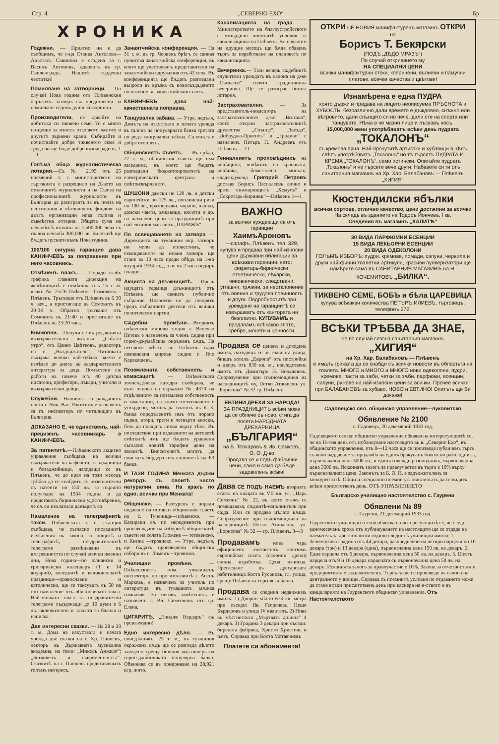Стр. 4. „СЕВЕРНО ЕХО“Бр
ХРОНИКА
Годежни. — Приятно ни е да съобщимъ, че г-ца Станка Ангелова—Анастасъ Савинова е сгодена за г. Василъ Антоновъ, адвокатъ въ гр. Свиленградъ. Нашитѣ сърдечни честитки!
Помилване на затворници.— По случай Нова година отъ Плѣвенския окръженъ затворъ сѫ представени за помилване седемь души затворници.
Производители, не давайте на добитъка си тиквено семе. То е много по-ценно за износъ отколкото житото и другитѣ зърнени храни. Събирайте и почиствайте добре тиквеното семе и труда ви ще бѫде добре възнаграденъ. 1—1
Голѣма обща журналистическа лотария.—Съ № 2195 отъ 25 ноемврий т. г. министерството на търговията е разрешило на Д-вото на столичнитѣ журналисти и на Съюза на професионалнитѣ журналисти въ България да разиграятъ за въ полза на пенсионния и лѣтовищенъ фондове на двѣтѣ организации нова голѣма и съвмѣстна лотария. Общата сума на печалбитѣ възлиза на 1,500,000 лева съ главна печалба 300,000 лв. Билетитѣ ще бѫдатъ пуснати къмъ Нова година.
100/100 сигурна гаранция дава КАНИНЧЕВЪ за поправения при него часовникъ.
Отмѣненъ влакъ. — Поради слабъ трафикъ главната дирекция на желѣзницитѣ е отмѣнила отъ 15 т. м. влакъ № 75/76 Плѣвенъ—Сомовитъ—Плѣвенъ. Тръгваше отъ Плѣвенъ въ 6·30 ч. веч., а пристигаше въ Сомовитъ въ 20·34 ч. Обратно тръгваше отъ Сомовитъ въ 21·40 и пристигаше въ Плѣвенъ въ 23·20 часа.
Книжовни.—Получи се въ редакцията въздържателната читанка „Свѣтло утро“, отъ Цанко Цвѣтковъ, редакторъ на в. „Въздържатель“. Читанката съдържа всичко най-хубаво, което е излѣзло до днесъ въ въздържателната литература за деца. Помѣстени сѫ работи на повече отъ 40 детски писатели, професори, лѣкари, учители и въздържателни дейци.
Служебни.—Нашиятъ съгражданинъ поета г. Ник. Вас. Ракитинъ е назначенъ за гл. инспекторъ по читалищата въ България.
ДОКАЗАНО Е, че единственъ, най-прецизенъ часовникарь е КАНИНЧЕВЪ.
За патентитѣ.—Плѣвенското акцизно управление съобщава на всички съдържатели на кафенета, сладкарници и бозаджийници, находящи се въ Плѣвенъ, че до края на този месецъ трѣбва да се снабдятъ съ позволителни съ патенти по 150 лв. за първото полугодие на 1934 година и да представятъ бирнически удостовѣрения, че сѫ си изплатили данъцитѣ си.
Намаление на телеграфнитѣ такси.—Плѣвенската т. п. станция съобщава, че съгласно последнитѣ измѣнения въ закона за пощитѣ и телеграфитѣ, поздравителнитѣ телеграми размѣнявани въ вѫтрешността по случай всички именни дни, Нова година—по юлиански и григориански календаръ (1 и 14 януарий), коледнитѣ и великденскитѣ праздници—православни и католически, ще се таксуватъ съ 50 на сто намаление отъ обикновената такса. Най-малката такса за поздравителни телеграми съдържащи до 10 думи е 6 лв. включително и таксата за бланка и написка.
Две интересни сказки. — На 28 и 29 т. м. Дома на изкуствата и печата урежда две сказки на г. Хр. Панчевъ, лекторъ въ Държавната музикална академия, на теми: „Микелъ Анжело“; „Бетховенъ и съвременността“. Сказкитѣ на г. Панчевъ представляватъ голѣмъ интересъ.
Занаятчийска конференция. — На 31 т. м. въ гр. Червенъ брѣгъ се свиква пунктова занаятчийска конференция, въ която ще участвуватъ представители на занаятчийски сдружения отъ 42 села. Въ конференцията ще бѫдатъ разгледани въпроси въ връзка съ новосъздаденото положение въ занаятчийския съюзъ.
КАНИНЧЕВЪ дава най-качествената поправка.
Танцувална забава. — Утре, недѣля, Домътъ на изкуствата и печата урежда въ салона на популярната банка третата по редъ танцувална забава. Салонътъ е добре отопленъ.
Общинскиятъ съветъ. — Въ срѣда, 27 т. м., общинския съветъ ще има заседание, въ което ще бѫдатъ разгледани бюджетопроектитѣ на електрическата централа и смѣтоизвърлянето.
ШУШОНИ дамски по 120 лв. и детски европейски по 125 лв., поплинени ризи по 100 лв., вратовръзки, чорапи, шапки, дамски чанти, рѫкавици, кюлоти и др. на намалени цени за праздницитѣ при най-евтиния магазинъ „ПАРИЖЪ“.
По освещаването на затвора —Дирекцията на тукашния окр. затворъ ни моли да оповестимъ, че освещаването на новия затворъ ще стане въ 10 часа преди обѣдъ на 1-ви януарий 1934 год., а не въ 2 часа подиръ пладне.
Акцията на длъжницитѣ.— Презъ идущата седмица длъжницитѣ отъ Плѣвенъ ще свикатъ публично събрание. Поканени сѫ да говорятъ предъ събранието деятели отъ всички политически партии.
Сѫдебни промѣни.—Вториятъ плѣвенски мирови сѫдия г. Венечко Петевъ е назначенъ за членъ сѫдия при горно-джумайския окръженъ сѫдъ. На неговото мѣсто въ Плѣвенъ идва ловченския мирови сѫдия г. Ячо Каракашевъ.
Поземлената собственость и комасацитѣ — Плѣвенската землеѫдѣлска катедра съобщава, че възъ основа на окрѫжно № 4370 на отдѣлението за поземлена собственость и комасации, на които оземляването е утвърдено, могатъ да внасятъ въ Б. З. банка опредѣленитѣ имъ отъ порано първи, втори, трети и четвърти вноски, безъ да плащатъ лихви върху тѣхъ. Въ последствие при издаването на актоветѣ смѣткитѣ имъ ще бѫдатъ уравнени съгласно новитѣ тарифни цени на землитѣ. Вносителитѣ могатъ да поискатъ бордера отъ клоноветѣ на БЗ банка.
И ТАЗИ ГОДИНА Менката държи рекордъ съ своитѣ чисто натурални вина. На кракъ по едно, всички при Менката!
Общински. — Разтуренъ е поради подаване на оставки общинския съветъ на с. Тученица—плѣвенско. — Касирани сѫ по нередовность при произвеждане на изборитѣ общинскитѣ съвети на селата Гложене — тетевенско, и Кнежа —троянско. — Утре, недѣля, ще бѫдатъ произведени общински избори въ с. Ломецъ—троянско.
Училищни промѣни. — Плѣвенскиятъ пом. училищенъ инспекторъ по прогимназиитѣ г. Асенъ Марковъ, е назначенъ за учитель по литература въ тукашната мѫжка гимназия. За неговъ замѣстникъ е назначенъ г. Вл. Симеоновъ отъ гр. Елена.
ЦИГАРИТѢ, „Енидже Вардаръ“ сѫ превъзходни!
Едно интересно дѣло. — Въ понедѣлникъ, 25 т. м., въ тукашния окрѫженъ сѫдъ ще се разгледа дѣлото заведено срещу бившия магазинерь на горно-дѫбнишката популярна банка. Обвинява се въ прикриване на 28,921 кгр. жито.
Канализацията на града. — Министерството на благоустройството е утвърдило поемнитѣ условия за канализацията на Плѣвенъ. Въ началото на идущия месецъ ще бѫде обявенъ търгъ за изработване на плановетѣ по канализацията.
Вечеринка.— Тази вечерь сѫдебнитѣ служители уреждатъ въ салона на д-во „Съгласие“ своята традиционна вечеринка. Ще се разиграе богата лотария.
Застрахователни. — За представитель-инкасаторъ на застрахователното д-во „Витоша“, което откупи застрахователнитѣ дружества „Слънце“, „Звезда“, „Добруджа-Ориентъ“ и „Градиво“ е назначенъ Петъръ П. Андреевъ отъ Плѣвенъ. —11
Гениалниятъ проповѣдникъ на човѣщина; човѣкътъ на красивата, човѣшка, божествена мисълъ; сладкодумеца Григорий Петровъ доставя Борисъ Паспалеевъ лично и чрезъ книжарницитѣ „Хемусъ“ и „Секретарь-Бирникъ“—Плѣвенъ 1—1
ВАЖНО
за всички нуждающи се отъ гаранции
ХаимъАроновъ
—сарафъ, Плѣвенъ, тел. 329, купува и продава при най-износни цени държавни облигации за всѣкакви гаранции, като: секретарь-бирнически, отчетнически, лѣкарски, чиновнически, следствени, углавни, трѫжни, за неотклонение отъ военна и трудова повинность и други. Подробноститѣ при уреждане на гаранциитѣ се извършватъ отъ кантората ни безплатно. КУПУВАМЪ и продавамъ всѣкакво злато, сребро, монети и ценности.
Продава се цененъ и доходенъ имотъ, находящъ се въ главната улица, бившъ хотелъ „Европа“ отъ постройки и дворъ отъ 830 кв. м., наследственъ имотъ отъ Димитъръ Н. Бояджиевъ. Споразумение при пълномощника на наследницитѣ му, Петко Атанасовъ ул. „Борисова“ № 32 гр. Плѣвенъ
ЕВТИНИ ДРЕХИ ЗА НАРОДА!
ЗА ПРАЗДНИЦИТѢ всѣки може да се облече съ ново, стига да посети НАРОДНАТА ДРЕХАРНИЦА
„БЪЛГАРИЯ“
на Б. Топкаровъ & Ив. Семковъ, О. О. Д-во
Продава се и подъ фабрични цени, само и само да бѫде задоволенъ всѣки!
Дава СЕ ПОДЪ НАЕМЪ вториятъ етажъ на кѫщата въ VII кв. ул. „Царь Симеонъ“ № 22, въ която етажъ се помещаваха, сѫдиитѣ-изпълнители при сѫда. Или се продава цѣлата кѫща. Споразумение при пълномощника на наследницитѣ Петко Атанасовъ, ул. „Борисова“ № 32 — гр. Плѣвенъ. 3—3
Продавамъ новъ чарь официаленъ елегантенъ костюмъ европейски платъ (салонни дрехи) финна изработка. Цена износна. Прегледане въ дрехарската работилница Коста Русановъ, гл. улица, срещу Плѣвенска търговска банка.
Продава се следния недвижимъ имотъ: 1) Дворно мѣсто 673 кв. метра при съседи: Ив. Георгиевъ, Пешо Бърдаровъ и улица IV кварталъ. 2) Нива въ мѣстностьта „Мъртвата долина“ 4 декара. 3) Градина 3 декари при съседи: бирената фабрика, Христо Христовъ и пѫть. Справка при Коста Мотавчиевъ
Платете си абонамента!
ОТКРИ СЕ НОВИЯ манифактуренъ магазинъ ОТКРИ
на
Борисъ Т. Бекярски
(ПОДЪ „ДѢДО МРАЗЪ“)
По случай откриването му
НА СПЕЦИАЛНИ ЦЕНИ
всички манифактурни стоки, копринени, вълнени и памучни платове, всички качества и цвѣтове!
Изнамѣрена е една ПУДРА
която държи и предава на лицето неописуема ПРѢСНОТА и ХУБОСТЬ, безразлично дали времето е дъждовно, снѣжно или вѣтровито, дали слънцето си но пече, дали сте на спорта или танцувате. Нѣма в че мазно лице и лъскавъ носъ.
15,000,000 жени употрѣбяватъ всѣки день пудрата
„ТОКАЛОНЪ“
съ кремова пяна. Най-прочутитѣ артистки и хубавици в цѣлъ свѣтъ употрѣбяватъ „Токалонъ“ но тѣ търсятъ ПУДРАТА И КРЕМА „ТОКАЛОНЪ“, само истински. Опитайте пудрата „Токалонъ“ и не търсете вече други. Набавете си ги отъ санитарния магазинъ на Хр. Хар. Балабановъ — Плѣвенъ „ХИГИЯ“
Кюстендилски ябълки
всички сортове, отлично качество, цени достѫпни за всички
На складъ въ зданието на Тодоръ Йончевъ, I кв.
Сведения въ магазинъ „ХАЛИТѢ“
30 ВИДА ПАРФЮМНИ ЕСЕНЦИИ
15 ВИДА ЛЕКЬОРНИ ЕСЕНЦИИ
20 ВИДА ОДЕКОЛОНИ
ГОЛѢМЪ ИЗБОРЪ: пудри, кремове, помади, сапуни, червила и други най-финни тоалетни артикули, красиви пулверизатори ще намѣрите само въ САНИТАРНИЯ МАГАЗИНЪ на Н. КОЧЕМИТОВЪ „БИЛКА“.
ТИКВЕНО СЕМЕ, БОБЪ и бѣла ЦАРЕВИЦА
купува всѣкакви количества ПЕТЪРЪ ИЛИЕВЪ, търговецъ, телефонъ 272.
ВСѢКИ ТРѢБВА ДА ЗНАЕ,
че по случай сезона санитарния магазинъ
„ХИГИЯ“
на Хр. Хар. Балабановъ — Плѣвенъ
е ималъ грижата да се снабди съ всички новости въ областьта на тоалета. МНОГО и МНОГО и МНОГО нови одеколони, пудри, кремове, пасти за зѫби, четки за зѫби, парфюми, есенции, сапуни, ружове на най-износни цени за всички. Прочее всички при БАЛАБАНОВЪ за хубаво, НОВО и ЕВТИНО! Опитъть ще Ви докаже!
Садовецско сел. общинско управление—луковитско
Обявление № 2100
с. Садовецъ, 20 декемврий 1933 год.
Садовецкото селско общинско управление обявява на интересующитѣ се, че на 11-тия день отъ публикуване настоящето въ в. „Северно Ехо“, въ общинското управление, отъ 8—12 часа ще се произведе публиченъ търгъ съ явно наддаване за продажба на единъ бракуванъ биволски разплодникъ, първоначална цена 3000 лв., и единъ говежди разплодникъ, първоначална цена 3500 лв. Исканиятъ залогъ за правоучастие въ търга е 10% върху първоначалната цена. Законътъ за Б. О. П. е задължителенъ за конкурентитѣ. Общи и специални поемни условия могатъ да се видятъ всѣки присѫтственъ день. ОТЪ УПРАВЛЕНИЕТО
Българско училищно настоятелство с. Гаурени
Обявлени № 89
с. Гаурени, 21 декемврий 1933 год.
Гауренското училищно н-ство обявява на интересующитѣ се, че следъ едномесеченъ срокъ отъ публикуването на настоящето ще се отдаде на наематель за две стопански години следнитѣ училищни имоти: 1. Зеленчукова градина отъ 44 декара, разпределени на четири парцели по 10 декара (три) и 13 декара (една), първоначална цена 150 лв. на декаръ. 2. Една парцела отъ 6 декара, първоначална цена 50 лв. на декаръ. 3. Шесть парцела отъ 9 и 10 декара парцелата съ първоначална цена 50 лв. на декаръ. Исканиятъ залогъ за правоучастие е 10%. Закона за отчетностьта и предприятията е задължителенъ. Търгътъ ще се произведе въ салона на централното училище. Справка съ поемнитѣ условия по отдаването може да стане всѣки присѫтственъ день при касиера на н-ството и въ канцеларията на Гауренското общинско управление. Отъ Настоятелството